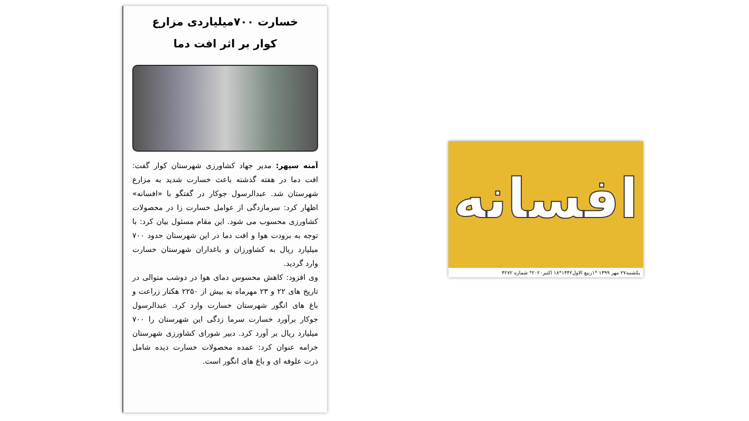خسارت ۷۰۰میلیاردی مزارع
کوار بر اثر افت دما
آمنه سپهر: مدیر جهاد کشاورزی شهرستان کوار گفت: افت دما در هفته گذشته باعث خسارت شدید به مزارع شهرستان شد. عبدالرسول جوکار در گفتگو با «افسانه» اظهار کرد: سرمازدگی از عوامل خسارت زا در محصولات کشاورزی محسوب می شود. این مقام مسئول بیان کرد: با توجه به برودت هوا و افت دما در این شهرستان حدود ۷۰۰ میلیارد ریال به کشاورزان و باغداران شهرستان خسارت وارد گردید.
وی افزود: کاهش محسوس دمای هوا در دوشب متوالی در تاریخ های ۲۲ و ۲۳ مهرماه به بیش از ۲۲۵۰ هکتار زراعت و باغ های انگور شهرستان خسارت وارد کرد. عبدالرسول جوکار برآورد خسارت سرما زدگی این شهرستان را ۷۰۰ میلیارد ریال بر آورد کرد. دبیر شورای کشاورزی شهرستان خرامه عنوان کرد: عمده محصولات خسارت دیده شامل ذرت علوفه ای و باغ های انگور است.
افسانه
یکشنبه۲۷ مهر ۱۳۹۹ *۱ربیع الاول۱۴۴۲*۱۸ اکتبر۲۰۲۰* شماره ۴۲۷۲